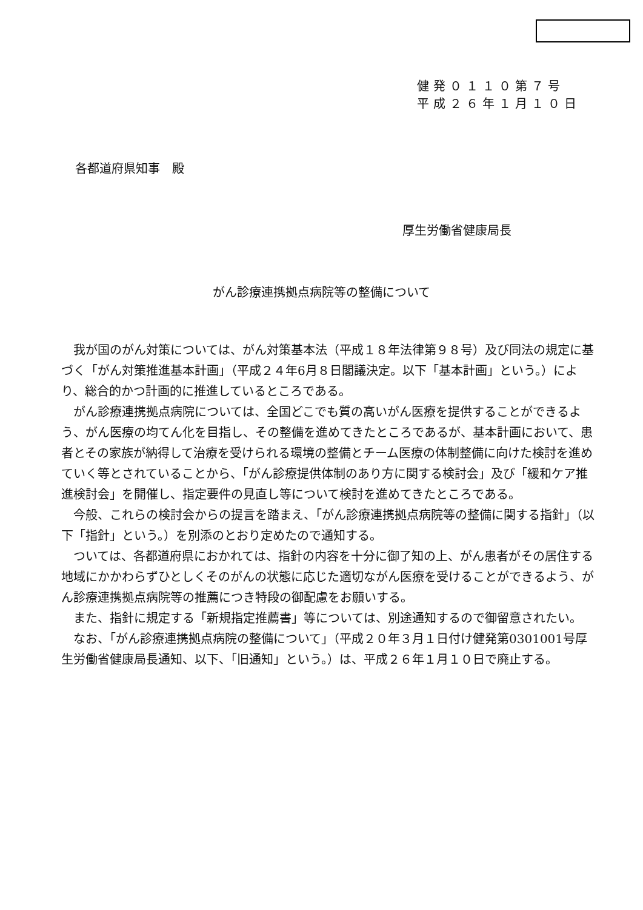健発０１１０第７号
平成２６年１月１０日
各都道府県知事　殿
厚生労働省健康局長
がん診療連携拠点病院等の整備について
　我が国のがん対策については、がん対策基本法（平成１８年法律第９８号）及び同法の規定に基づく「がん対策推進基本計画」（平成２４年6月８日閣議決定。以下「基本計画」という。）により、総合的かつ計画的に推進しているところである。
　がん診療連携拠点病院については、全国どこでも質の高いがん医療を提供することができるよう、がん医療の均てん化を目指し、その整備を進めてきたところであるが、基本計画において、患者とその家族が納得して治療を受けられる環境の整備とチーム医療の体制整備に向けた検討を進めていく等とされていることから、「がん診療提供体制のあり方に関する検討会」及び「緩和ケア推進検討会」を開催し、指定要件の見直し等について検討を進めてきたところである。
　今般、これらの検討会からの提言を踏まえ、「がん診療連携拠点病院等の整備に関する指針」（以下「指針」という。）を別添のとおり定めたので通知する。
　ついては、各都道府県におかれては、指針の内容を十分に御了知の上、がん患者がその居住する地域にかかわらずひとしくそのがんの状態に応じた適切ながん医療を受けることができるよう、がん診療連携拠点病院等の推薦につき特段の御配慮をお願いする。
　また、指針に規定する「新規指定推薦書」等については、別途通知するので御留意されたい。
　なお、「がん診療連携拠点病院の整備について」（平成２０年３月１日付け健発第0301001号厚生労働省健康局長通知、以下、「旧通知」という。）は、平成２６年１月１０日で廃止する。